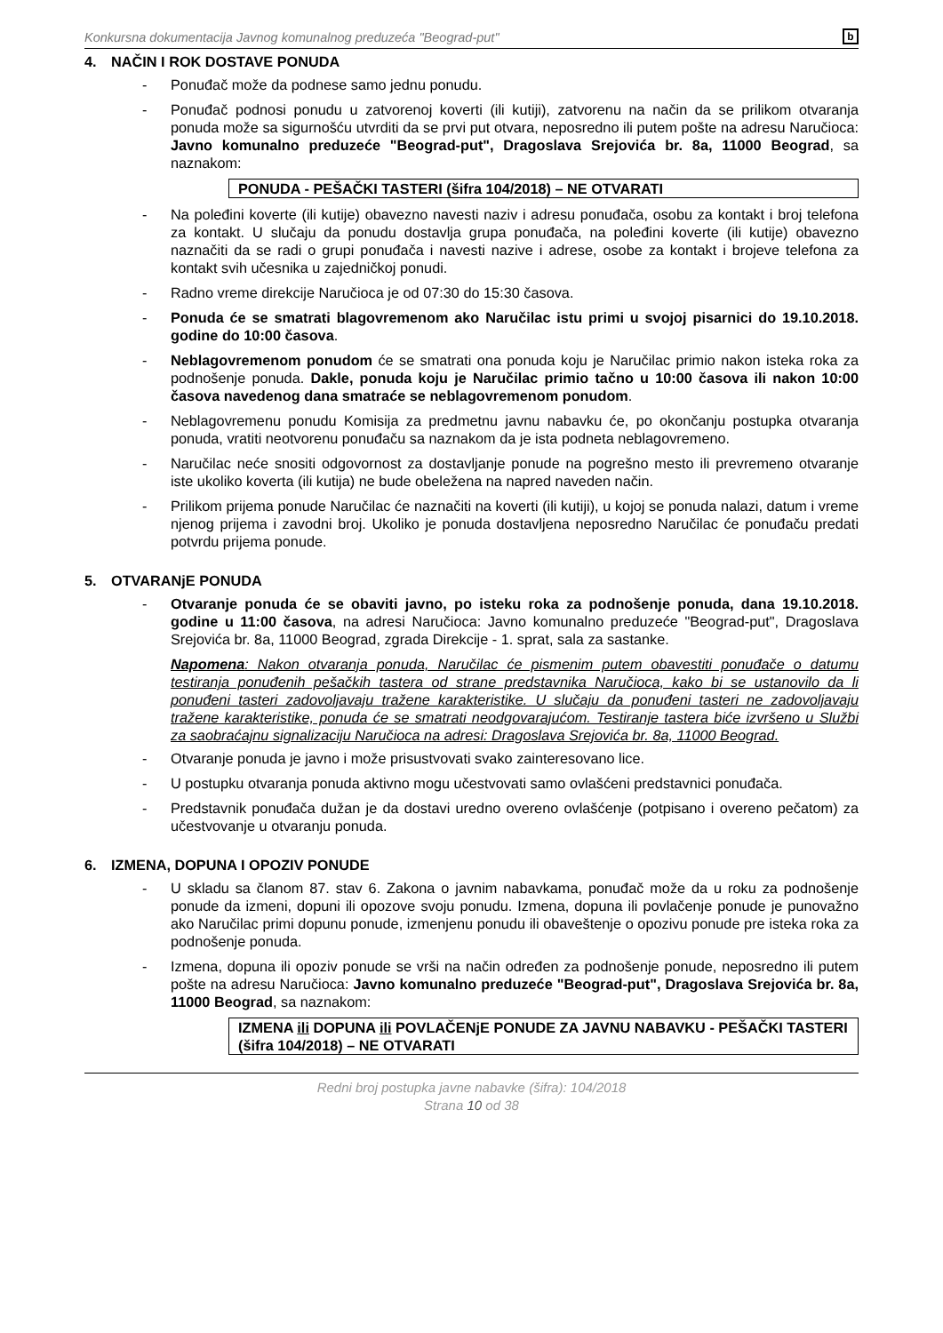Konkursna dokumentacija Javnog komunalnog preduzeća "Beograd-put" b
4. NAČIN I ROK DOSTAVE PONUDA
- Ponuđač može da podnese samo jednu ponudu.
- Ponuđač podnosi ponudu u zatvorenoj koverti (ili kutiji), zatvorenu na način da se prilikom otvaranja ponuda može sa sigurnošću utvrditi da se prvi put otvara, neposredno ili putem pošte na adresu Naručioca: Javno komunalno preduzeće "Beograd-put", Dragoslava Srejovića br. 8a, 11000 Beograd, sa naznakom:
PONUDA - PEŠAČKI TASTERI (šifra 104/2018) – NE OTVARATI
- Na poleđini koverte (ili kutije) obavezno navesti naziv i adresu ponuđača, osobu za kontakt i broj telefona za kontakt. U slučaju da ponudu dostavlja grupa ponuđača, na poleđini koverte (ili kutije) obavezno naznačiti da se radi o grupi ponuđača i navesti nazive i adrese, osobe za kontakt i brojeve telefona za kontakt svih učesnika u zajedničkoj ponudi.
- Radno vreme direkcije Naručioca je od 07:30 do 15:30 časova.
- Ponuda će se smatrati blagovremenom ako Naručilac istu primi u svojoj pisarnici do 19.10.2018. godine do 10:00 časova.
- Neblagovremenom ponudom će se smatrati ona ponuda koju je Naručilac primio nakon isteka roka za podnošenje ponuda. Dakle, ponuda koju je Naručilac primio tačno u 10:00 časova ili nakon 10:00 časova navedenog dana smatraće se neblagovremenom ponudom.
- Neblagovremenu ponudu Komisija za predmetnu javnu nabavku će, po okončanju postupka otvaranja ponuda, vratiti neotvorenu ponuđaču sa naznakom da je ista podneta neblagovremeno.
- Naručilac neće snositi odgovornost za dostavljanje ponude na pogrešno mesto ili prevremeno otvaranje iste ukoliko koverta (ili kutija) ne bude obeležena na napred naveden način.
- Prilikom prijema ponude Naručilac će naznačiti na koverti (ili kutiji), u kojoj se ponuda nalazi, datum i vreme njenog prijema i zavodni broj. Ukoliko je ponuda dostavljena neposredno Naručilac će ponuđaču predati potvrdu prijema ponude.
5. OTVARANjE PONUDA
- Otvaranje ponuda će se obaviti javno, po isteku roka za podnošenje ponuda, dana 19.10.2018. godine u 11:00 časova, na adresi Naručioca: Javno komunalno preduzeće "Beograd-put", Dragoslava Srejovića br. 8a, 11000 Beograd, zgrada Direkcije - 1. sprat, sala za sastanke.
Napomena: Nakon otvaranja ponuda, Naručilac će pismenim putem obavestiti ponuđače o datumu testiranja ponuđenih pešačkih tastera od strane predstavnika Naručioca, kako bi se ustanovilo da li ponuđeni tasteri zadovoljavaju tražene karakteristike. U slučaju da ponuđeni tasteri ne zadovoljavaju tražene karakteristike, ponuda će se smatrati neodgovarajućom. Testiranje tastera biće izvršeno u Službi za saobraćajnu signalizaciju Naručioca na adresi: Dragoslava Srejovića br. 8a, 11000 Beograd.
- Otvaranje ponuda je javno i može prisustvovati svako zainteresovano lice.
- U postupku otvaranja ponuda aktivno mogu učestvovati samo ovlašćeni predstavnici ponuđača.
- Predstavnik ponuđača dužan je da dostavi uredno overeno ovlašćenje (potpisano i overeno pečatom) za učestvovanje u otvaranju ponuda.
6. IZMENA, DOPUNA I OPOZIV PONUDE
- U skladu sa članom 87. stav 6. Zakona o javnim nabavkama, ponuđač može da u roku za podnošenje ponude da izmeni, dopuni ili opozove svoju ponudu. Izmena, dopuna ili povlačenje ponude je punovažno ako Naručilac primi dopunu ponude, izmenjenu ponudu ili obaveštenje o opozivu ponude pre isteka roka za podnošenje ponuda.
- Izmena, dopuna ili opoziv ponude se vrši na način određen za podnošenje ponude, neposredno ili putem pošte na adresu Naručioca: Javno komunalno preduzeće "Beograd-put", Dragoslava Srejovića br. 8a, 11000 Beograd, sa naznakom:
IZMENA ili DOPUNA ili POVLAČENjE PONUDE ZA JAVNU NABAVKU - PEŠAČKI TASTERI (šifra 104/2018) – NE OTVARATI
Redni broj postupka javne nabavke (šifra): 104/2018
Strana 10 od 38